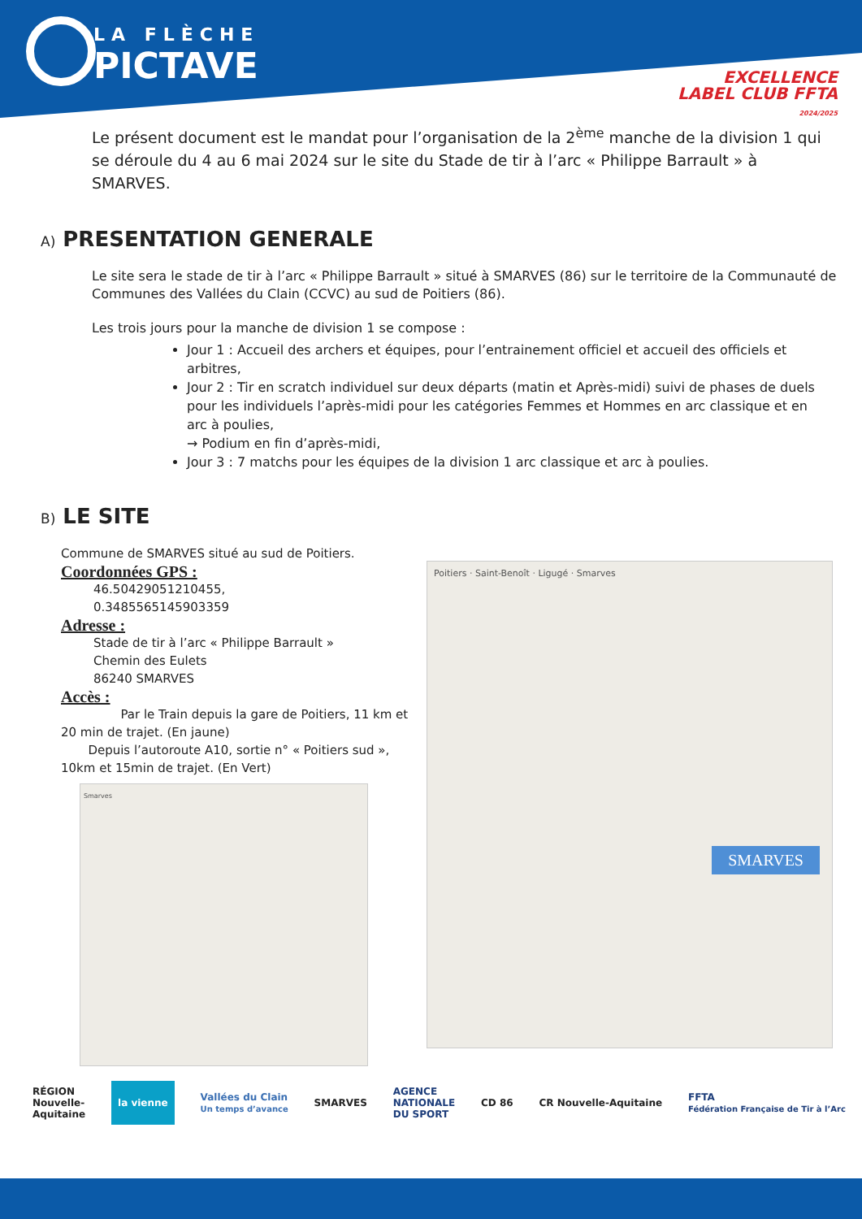LA FLÈCHE
PICTAVE
EXCELLENCE
LABEL CLUB FFTA
2024/2025
Le présent document est le mandat pour l’organisation de la 2<sup>ème</sup> manche de la division 1 qui se déroule du 4 au 6 mai 2024 sur le site du Stade de tir à l’arc « Philippe Barrault » à SMARVES.
A) PRESENTATION GENERALE
Le site sera le stade de tir à l’arc « Philippe Barrault » situé à SMARVES (86) sur le territoire de la Communauté de Communes des Vallées du Clain (CCVC) au sud de Poitiers (86).
Les trois jours pour la manche de division 1 se compose :
Jour 1 : Accueil des archers et équipes, pour l’entrainement officiel et accueil des officiels et arbitres,
Jour 2 : Tir en scratch individuel sur deux départs (matin et Après-midi) suivi de phases de duels pour les individuels l’après-midi pour les catégories Femmes et Hommes en arc classique et en arc à poulies,
→ Podium en fin d’après-midi,
Jour 3 : 7 matchs pour les équipes de la division 1 arc classique et arc à poulies.
B) LE SITE
Commune de SMARVES situé au sud de Poitiers.
Coordonnées GPS :
46.50429051210455,
0.3485565145903359
Adresse :
Stade de tir à l’arc « Philippe Barrault »
Chemin des Eulets
86240 SMARVES
Accès :
Par le Train depuis la gare de Poitiers, 11 km et 20 min de trajet. (En jaune)
Depuis l’autoroute A10, sortie n° « Poitiers sud », 10km et 15min de trajet. (En Vert)
Smarves
Poitiers · Saint-Benoît · Ligugé · Smarves
SMARVES
RÉGION
Nouvelle-
Aquitaine la vienne Vallées du Clain
Un temps d’avance SMARVES AGENCE
NATIONALE
DU SPORT CD 86 CR Nouvelle-Aquitaine FFTA
Fédération Française de Tir à l’Arc